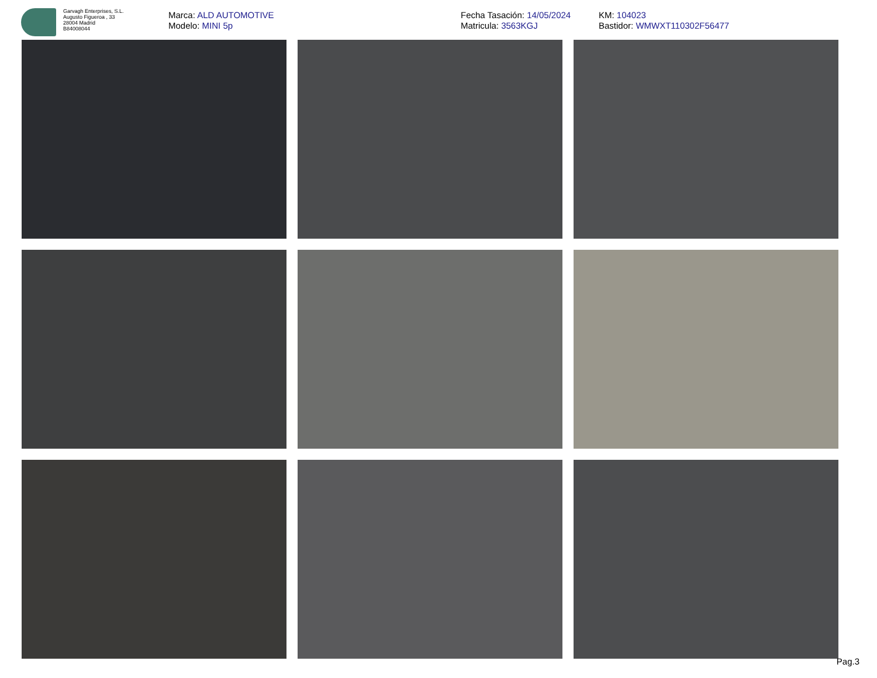Garvagh Enterprises, S.L.
Augusto Figueroa , 33
28004 Madrid
B84008044
Marca: ALD AUTOMOTIVE
Modelo: MINI 5p
Fecha Tasación: 14/05/2024
Matricula: 3563KGJ
KM: 104023
Bastidor: WMWXT110302F56477
Pag.3